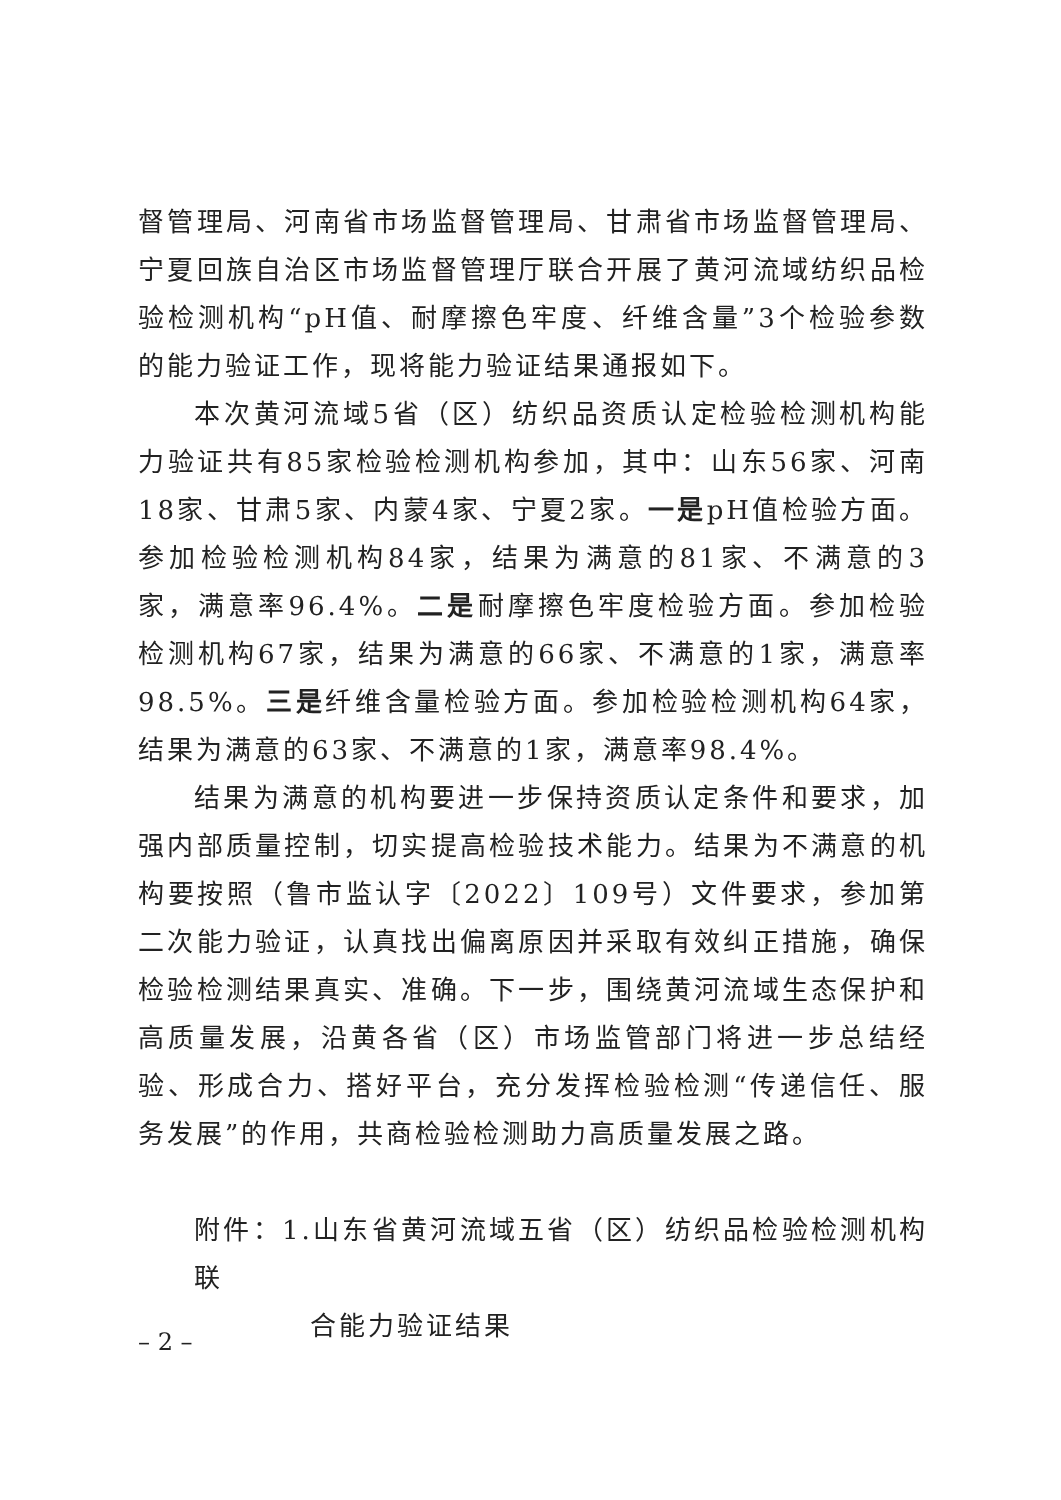督管理局、河南省市场监督管理局、甘肃省市场监督管理局、宁夏回族自治区市场监督管理厅联合开展了黄河流域纺织品检验检测机构“pH值、耐摩擦色牢度、纤维含量”3个检验参数的能力验证工作，现将能力验证结果通报如下。
本次黄河流域5省（区）纺织品资质认定检验检测机构能力验证共有85家检验检测机构参加，其中：山东56家、河南18家、甘肃5家、内蒙4家、宁夏2家。一是pH值检验方面。参加检验检测机构84家，结果为满意的81家、不满意的3家，满意率96.4%。二是耐摩擦色牢度检验方面。参加检验检测机构67家，结果为满意的66家、不满意的1家，满意率98.5%。三是纤维含量检验方面。参加检验检测机构64家，结果为满意的63家、不满意的1家，满意率98.4%。
结果为满意的机构要进一步保持资质认定条件和要求，加强内部质量控制，切实提高检验技术能力。结果为不满意的机构要按照（鲁市监认字〔2022〕109号）文件要求，参加第二次能力验证，认真找出偏离原因并采取有效纠正措施，确保检验检测结果真实、准确。下一步，围绕黄河流域生态保护和高质量发展，沿黄各省（区）市场监管部门将进一步总结经验、形成合力、搭好平台，充分发挥检验检测“传递信任、服务发展”的作用，共商检验检测助力高质量发展之路。
附件：1.山东省黄河流域五省（区）纺织品检验检测机构联
合能力验证结果
– 2 –